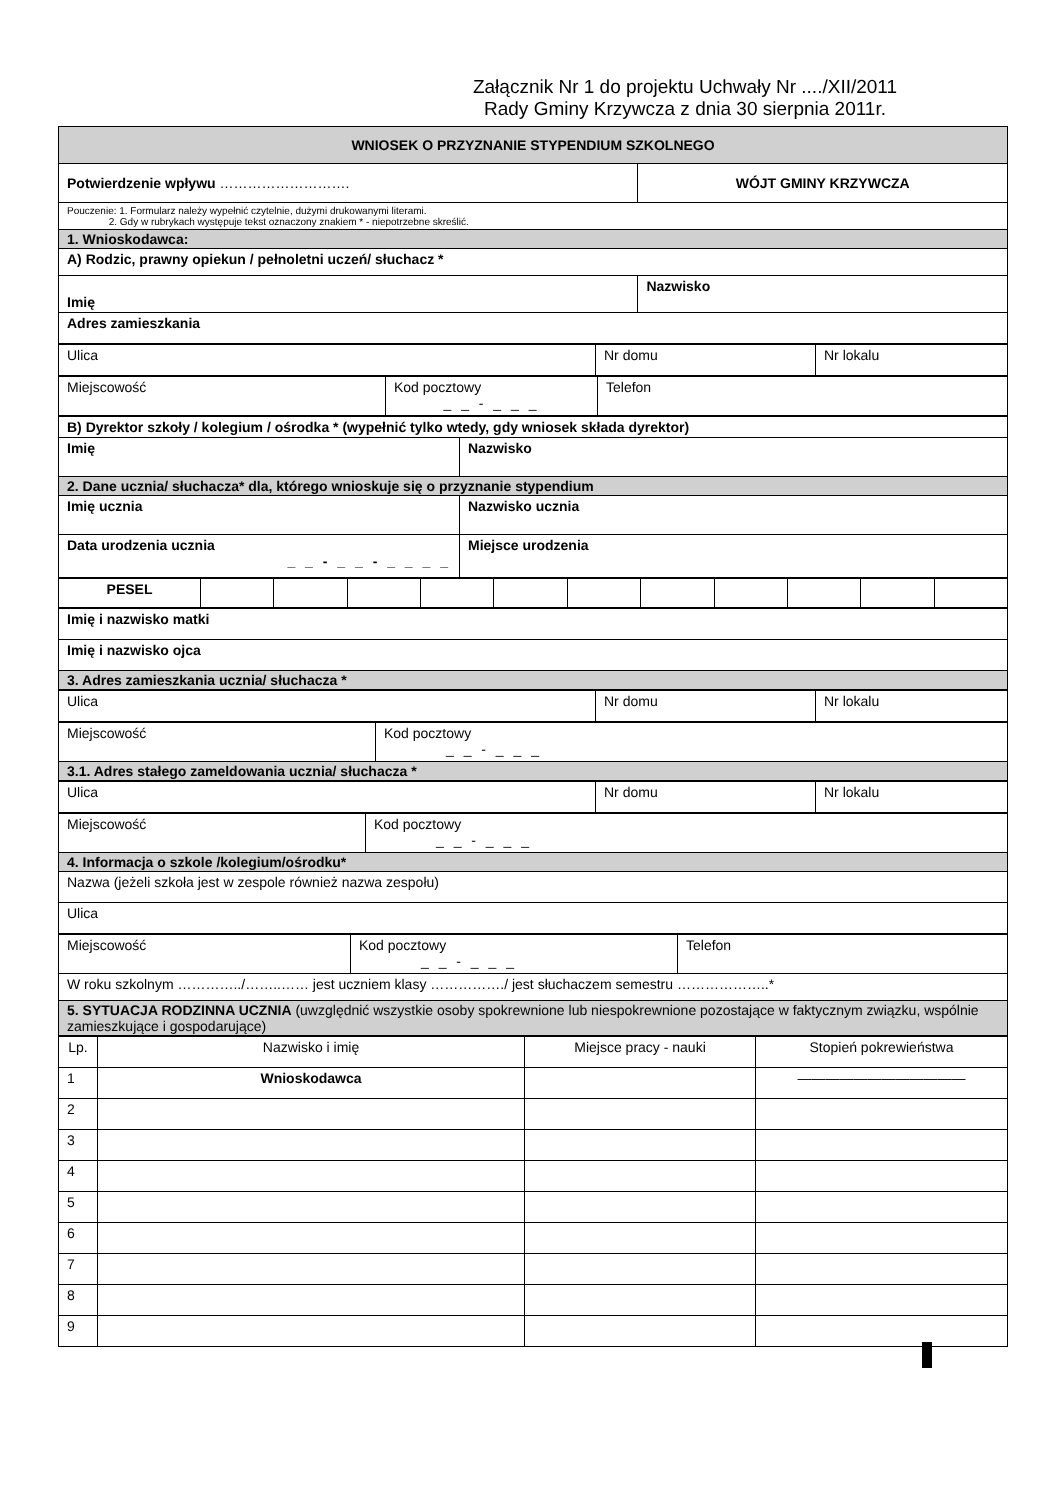Załącznik Nr 1 do projektu Uchwały Nr ..../XII/2011
Rady Gminy Krzywcza z dnia 30 sierpnia 2011r.
| WNIOSEK O PRZYZNANIE STYPENDIUM SZKOLNEGO | |
| Potwierdzenie wpływu ………………………. | WÓJT GMINY KRZYWCZA |
| Pouczenie: 1. Formularz należy wypełnić czytelnie, dużymi drukowanymi literami. 2. Gdy w rubrykach występuje tekst oznaczony znakiem * - niepotrzebne skreślić. | |
| 1. Wnioskodawca: | |
| A) Rodzic, prawny opiekun / pełnoletni uczeń/ słuchacz * | |
| Imię | Nazwisko |
| Adres zamieszkania | |
| Ulica | Nr domu | Nr lokalu |
| Miejscowość | Kod pocztowy _ _ - _ _ _ | Telefon |
| B) Dyrektor szkoły / kolegium / ośrodka * (wypełnić tylko wtedy, gdy wniosek składa dyrektor) | |
| Imię | Nazwisko |
| 2. Dane ucznia/ słuchacza* dla, którego wnioskuje się o przyznanie stypendium | |
| Imię ucznia | Nazwisko ucznia |
| Data urodzenia ucznia _ _ - _ _ - _ _ _ _ | Miejsce urodzenia |
| PESEL | | | | | | | | | | | |
| Imię i nazwisko matki |
| Imię i nazwisko ojca |
| 3. Adres zamieszkania ucznia/ słuchacza * |
| Ulica | Nr domu | Nr lokalu |
| Miejscowość | Kod pocztowy _ _ - _ _ _ |
| 3.1. Adres stałego zameldowania ucznia/ słuchacza * | |
| Ulica | Nr domu | Nr lokalu |
| Miejscowość | Kod pocztowy _ _ - _ _ _ |
| 4. Informacja o szkole /kolegium/ośrodku* | |
| Nazwa (jeżeli szkoła jest w zespole również nazwa zespołu) | |
| Ulica | |
| Miejscowość | Kod pocztowy _ _ - _ _ _ | Telefon |
| W roku szkolnym …………../……..…… jest uczniem klasy ……………./ jest słuchaczem semestru ………………..* | | |
| 5. SYTUACJA RODZINNA UCZNIA (uwzględnić wszystkie osoby spokrewnione lub niespokrewnione pozostające w faktycznym związku, wspólnie zamieszkujące i gospodarujące) | | |
| Lp. | Nazwisko i imię | Miejsce pracy - nauki | Stopień pokrewieństwa |
| --- | --- | --- | --- |
| 1 | Wnioskodawca | | ———————————— |
| 2 | | | |
| 3 | | | |
| 4 | | | |
| 5 | | | |
| 6 | | | |
| 7 | | | |
| 8 | | | |
| 9 | | | |